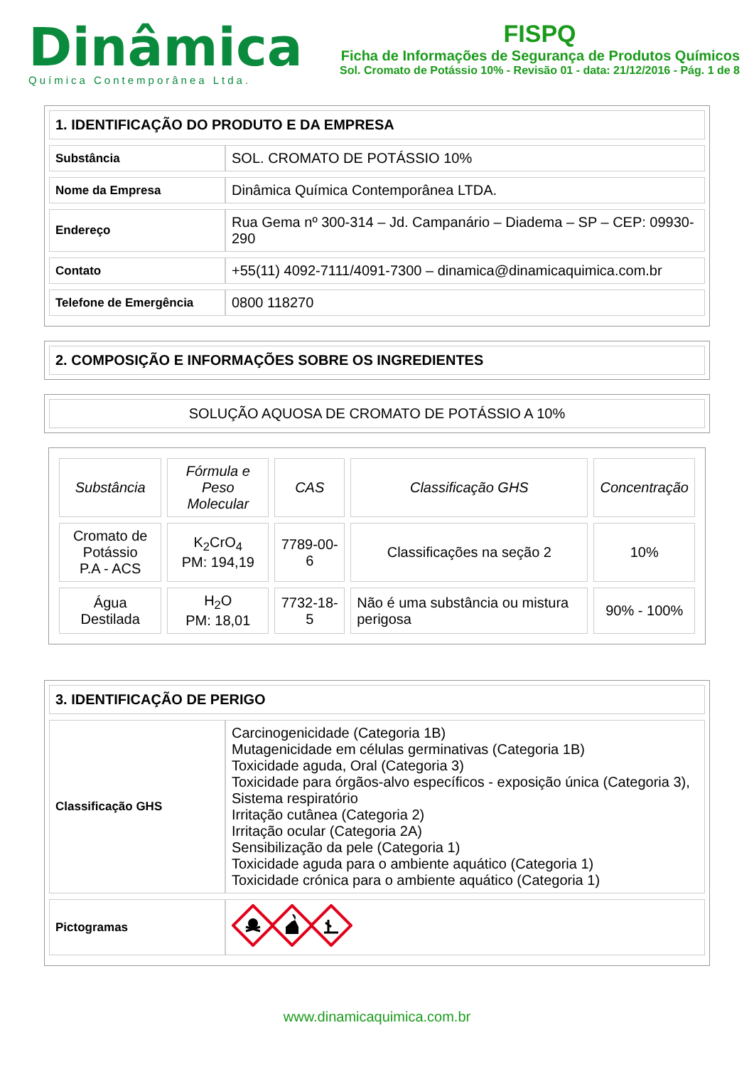Dinâmica
Química Contemporânea Ltda.
FISPQ
Ficha de Informações de Segurança de Produtos Químicos
Sol. Cromato de Potássio 10% - Revisão 01 - data: 21/12/2016 - Pág. 1 de 8
1. IDENTIFICAÇÃO DO PRODUTO E DA EMPRESA
| Substância | SOL. CROMATO DE POTÁSSIO 10% |
| Nome da Empresa | Dinâmica Química Contemporânea LTDA. |
| Endereço | Rua Gema nº 300-314 – Jd. Campanário – Diadema – SP – CEP: 09930-290 |
| Contato | +55(11) 4092-7111/4091-7300 – dinamica@dinamicaquimica.com.br |
| Telefone de Emergência | 0800 118270 |
2. COMPOSIÇÃO E INFORMAÇÕES SOBRE OS INGREDIENTES
SOLUÇÃO AQUOSA DE CROMATO DE POTÁSSIO A 10%
| Substância | Fórmula e Peso Molecular | CAS | Classificação GHS | Concentração |
| --- | --- | --- | --- | --- |
| Cromato de Potássio P.A - ACS | K<sub>2</sub>CrO<sub>4</sub> PM: 194,19 | 7789-00-6 | Classificações na seção 2 | 10% |
| Água Destilada | H<sub>2</sub>O PM: 18,01 | 7732-18-5 | Não é uma substância ou mistura perigosa | 90% - 100% |
3. IDENTIFICAÇÃO DE PERIGO
| Classificação GHS | Carcinogenicidade (Categoria 1B) Mutagenicidade em células germinativas (Categoria 1B) Toxicidade aguda, Oral (Categoria 3) Toxicidade para órgãos-alvo específicos - exposição única (Categoria 3), Sistema respiratório Irritação cutânea (Categoria 2) Irritação ocular (Categoria 2A) Sensibilização da pele (Categoria 1) Toxicidade aguda para o ambiente aquático (Categoria 1) Toxicidade crónica para o ambiente aquático (Categoria 1) |
| Pictogramas | |
www.dinamicaquimica.com.br